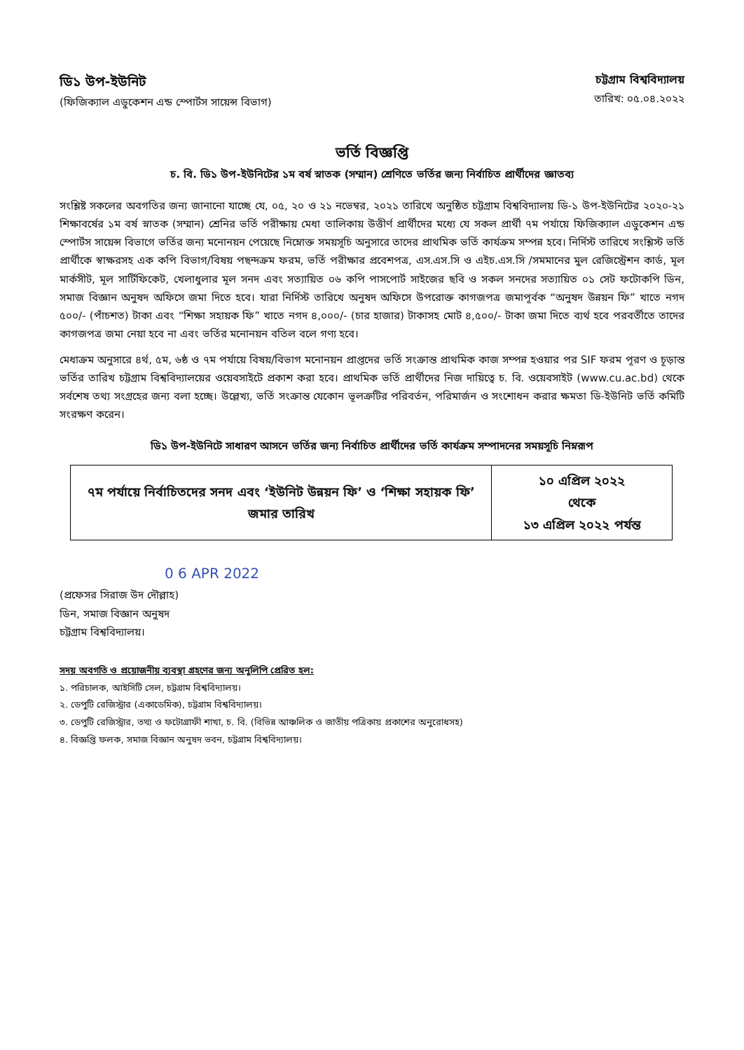ডি১ উপ-ইউনিট
(ফিজিক্যাল এডুকেশন এন্ড স্পোর্টস সায়েন্স বিভাগ)
চট্টগ্রাম বিশ্ববিদ্যালয়
তারিখ: ০৫.০৪.২০২২
ভর্তি বিজ্ঞপ্তি
চ. বি. ডি১ উপ-ইউনিটের ১ম বর্ষ স্নাতক (সম্মান) শ্রেণিতে ভর্তির জন্য নির্বাচিত প্রার্থীদের জ্ঞাতব্য
সংশ্লিষ্ট সকলের অবগতির জন্য জানানো যাচ্ছে যে, ০৫, ২০ ও ২১ নভেম্বর, ২০২১ তারিখে অনুষ্ঠিত চট্টগ্রাম বিশ্ববিদ্যালয় ডি-১ উপ-ইউনিটের ২০২০-২১ শিক্ষাবর্ষের ১ম বর্ষ স্নাতক (সম্মান) শ্রেনির ভর্তি পরীক্ষায় মেধা তালিকায় উত্তীর্ণ প্রার্থীদের মধ্যে যে সকল প্রার্থী ৭ম পর্যায়ে ফিজিক্যাল এডুকেশন এন্ড স্পোর্টস সায়েন্স বিভাগে ভর্তির জন্য মনোনয়ন পেয়েছে নিম্নোক্ত সময়সূচি অনুসারে তাদের প্রাথমিক ভর্তি কার্যক্রম সম্পন্ন হবে। নির্দিস্ট তারিখে সংশ্লিস্ট ভর্তি প্রার্থীকে স্বাক্ষরসহ এক কপি বিভাগ/বিষয় পছন্দক্রম ফরম, ভর্তি পরীক্ষার প্রবেশপত্র, এস.এস.সি ও এইচ.এস.সি /সমমানের মুল রেজিস্ট্রেশন কার্ড, মূল মার্কসীট, মূল সার্টিফিকেট, খেলাধুলার মূল সনদ এবং সত্যায়িত ০৬ কপি পাসপোর্ট সাইজের ছবি ও সকল সনদের সত্যায়িত ০১ সেট ফটোকপি ডিন, সমাজ বিজ্ঞান অনুষদ অফিসে জমা দিতে হবে। যারা নির্দিস্ট তারিখে অনুষদ অফিসে উপরোক্ত কাগজপত্র জমাপূর্বক “অনুষদ উন্নয়ন ফি” খাতে নগদ ৫০০/- (পাঁচশত) টাকা এবং “শিক্ষা সহায়ক ফি” খাতে নগদ ৪,০০০/- (চার হাজার) টাকাসহ মোট ৪,৫০০/- টাকা জমা দিতে ব্যর্থ হবে পরবর্তীতে তাদের কাগজপত্র জমা নেয়া হবে না এবং ভর্তির মনোনয়ন বতিল বলে গণ্য হবে।
মেধাক্রম অনুসারে ৪র্থ, ৫ম, ৬ষ্ঠ ও ৭ম পর্যায়ে বিষয়/বিভাগ মনোনয়ন প্রাপ্তদের ভর্তি সংক্রান্ত প্রাথমিক কাজ সম্পন্ন হওয়ার পর SIF ফরম পূরণ ও চূড়ান্ত ভর্তির তারিখ চট্টগ্রাম বিশ্ববিদ্যালয়ের ওয়েবসাইটে প্রকাশ করা হবে। প্রাথমিক ভর্তি প্রার্থীদের নিজ দায়িত্বে চ. বি. ওয়েবসাইট (www.cu.ac.bd) থেকে সর্বশেষ তথ্য সংগ্রহের জন্য বলা হচ্ছে। উল্লেখ্য, ভর্তি সংক্রান্ত যেকোন ভূলত্রুটির পরিবর্তন, পরিমার্জন ও সংশোধন করার ক্ষমতা ডি-ইউনিট ভর্তি কমিটি সংরক্ষণ করেন।
ডি১ উপ-ইউনিটে সাধারণ আসনে ভর্তির জন্য নির্বাচিত প্রার্থীদের ভর্তি কার্যক্রম সম্পাদনের সময়সূচি নিম্নরূপ
| ৭ম পর্যায়ে নির্বাচিতদের সনদ এবং ‘ইউনিট উন্নয়ন ফি’ ও ‘শিক্ষা সহায়ক ফি’ জমার তারিখ | ১০ এপ্রিল ২০২২ থেকে ১৩ এপ্রিল ২০২২ পর্যন্ত |
0 6 APR 2022
(প্রফেসর সিরাজ উদ দৌল্লাহ)
ডিন, সমাজ বিজ্ঞান অনুষদ
চট্টগ্রাম বিশ্ববিদ্যালয়।
সদয় অবগতি ও প্রয়োজনীয় ব্যবস্থা গ্রহণের জন্য অনুলিপি প্রেরিত হল:
১. পরিচালক, আইসিটি সেল, চট্টগ্রাম বিশ্ববিদ্যালয়।
২. ডেপুটি রেজিস্ট্রার (একাডেমিক), চট্টগ্রাম বিশ্ববিদ্যালয়।
৩. ডেপুটি রেজিস্ট্রার, তথ্য ও ফটোগ্রাফী শাখা, চ. বি. (বিভিন্ন আঞ্চলিক ও জাতীয় পত্রিকায় প্রকাশের অনুরোধসহ)
৪. বিজ্ঞপ্তি ফলক, সমাজ বিজ্ঞান অনুষদ ভবন, চট্টগ্রাম বিশ্ববিদ্যালয়।